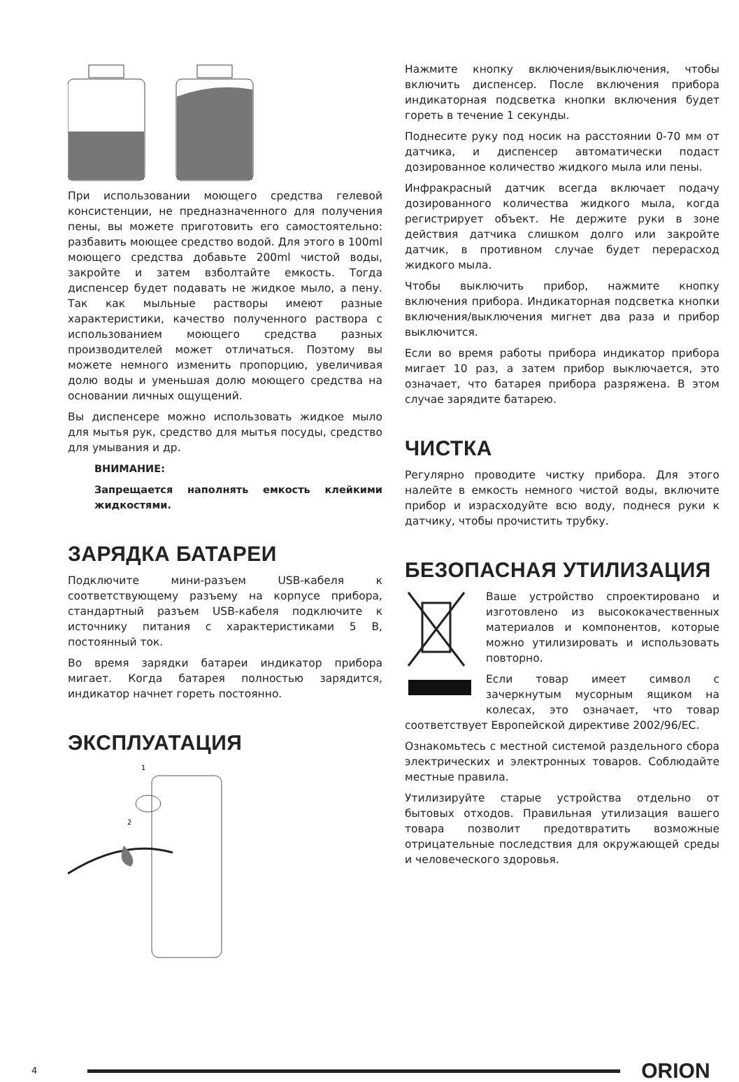При использовании моющего средства гелевой консистенции, не предназначенного для получения пены, вы можете приготовить его самостоятельно: разбавить моющее средство водой. Для этого в 100ml моющего средства добавьте 200ml чистой воды, закройте и затем взболтайте емкость. Тогда диспенсер будет подавать не жидкое мыло, а пену. Так как мыльные растворы имеют разные характеристики, качество полученного раствора с использованием моющего средства разных производителей может отличаться. Поэтому вы можете немного изменить пропорцию, увеличивая долю воды и уменьшая долю моющего средства на основании личных ощущений.
Вы диспенсере можно использовать жидкое мыло для мытья рук, средство для мытья посуды, средство для умывания и др.
ВНИМАНИЕ:
Запрещается наполнять емкость клейкими жидкостями.
ЗАРЯДКА БАТАРЕИ
Подключите мини-разъем USB-кабеля к соответствующему разъему на корпусе прибора, стандартный разъем USB-кабеля подключите к источнику питания с характеристиками 5 В, постоянный ток.
Во время зарядки батареи индикатор прибора мигает. Когда батарея полностью зарядится, индикатор начнет гореть постоянно.
ЭКСПЛУАТАЦИЯ
1
2
Нажмите кнопку включения/выключения, чтобы включить диспенсер. После включения прибора индикаторная подсветка кнопки включения будет гореть в течение 1 секунды.
Поднесите руку под носик на расстоянии 0-70 мм от датчика, и диспенсер автоматически подаст дозированное количество жидкого мыла или пены.
Инфракрасный датчик всегда включает подачу дозированного количества жидкого мыла, когда регистрирует объект. Не держите руки в зоне действия датчика слишком долго или закройте датчик, в противном случае будет перерасход жидкого мыла.
Чтобы выключить прибор, нажмите кнопку включения прибора. Индикаторная подсветка кнопки включения/выключения мигнет два раза и прибор выключится.
Если во время работы прибора индикатор прибора мигает 10 раз, а затем прибор выключается, это означает, что батарея прибора разряжена. В этом случае зарядите батарею.
ЧИСТКА
Регулярно проводите чистку прибора. Для этого налейте в емкость немного чистой воды, включите прибор и израсходуйте всю воду, поднеся руки к датчику, чтобы прочистить трубку.
БЕЗОПАСНАЯ УТИЛИЗАЦИЯ
Ваше устройство спроектировано и изготовлено из высококачественных материалов и компонентов, которые можно утилизировать и использовать повторно.
Если товар имеет символ с зачеркнутым мусорным ящиком на колесах, это означает, что товар соответствует Европейской директиве 2002/96/EC.
Ознакомьтесь с местной системой раздельного сбора электрических и электронных товаров. Соблюдайте местные правила.
Утилизируйте старые устройства отдельно от бытовых отходов. Правильная утилизация вашего товара позволит предотвратить возможные отрицательные последствия для окружающей среды и человеческого здоровья.
4
ORION